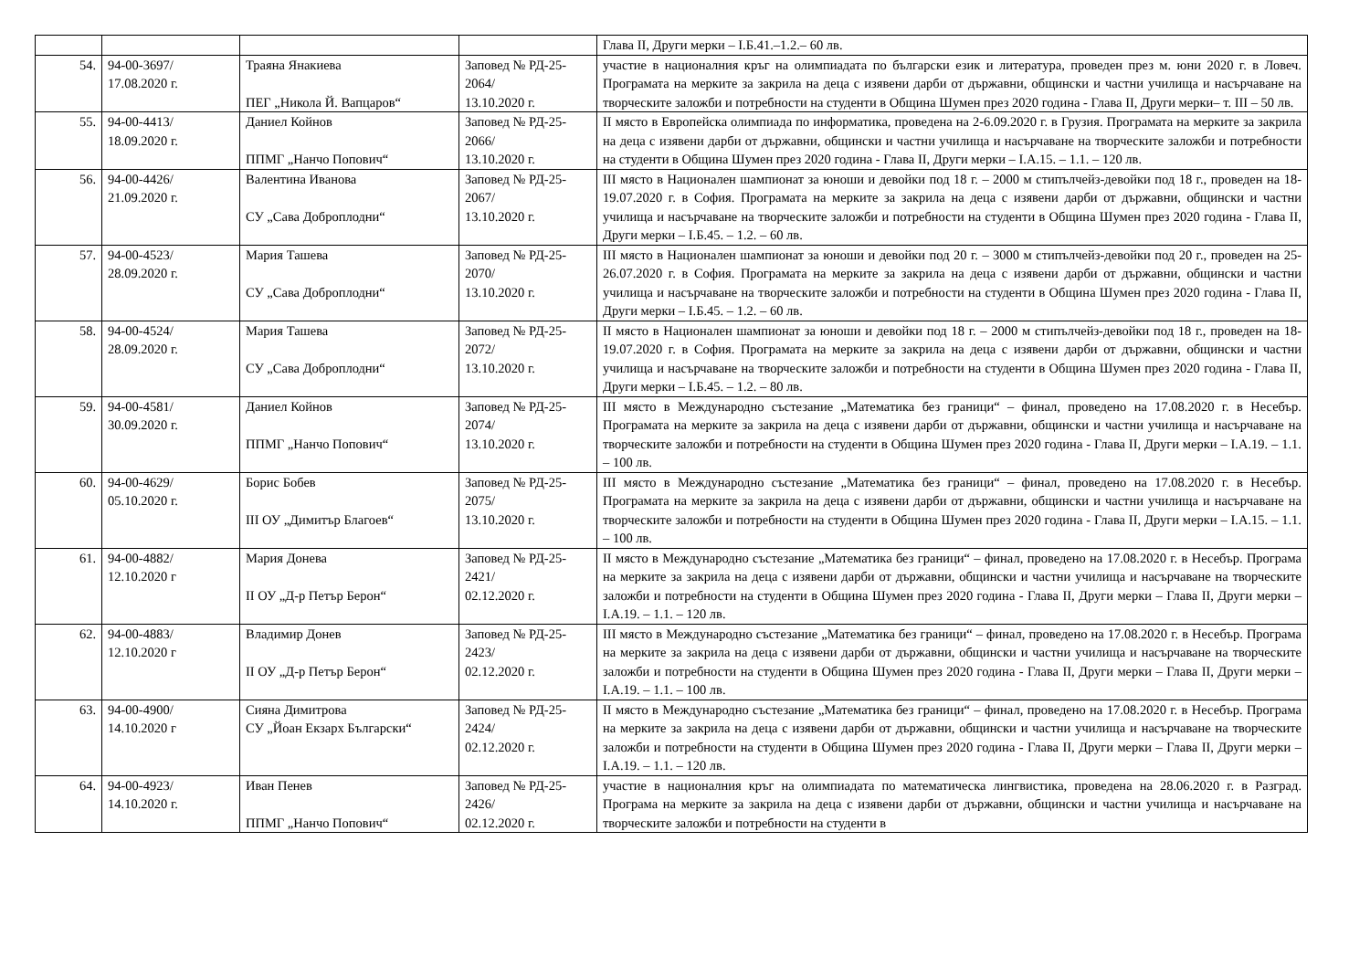| | | | | Глава II, Други мерки – I.Б.41.–1.2.– 60 лв. |
| 54. | 94-00-3697/ 17.08.2020 г. | Траяна Янакиева ПЕГ „Никола Й. Вапцаров“ | Заповед № РД-25-2064/ 13.10.2020 г. | участие в националния кръг на олимпиадата по български език и литература, проведен през м. юни 2020 г. в Ловеч. Програмата на мерките за закрила на деца с изявени дарби от държавни, общински и частни училища и насърчаване на творческите заложби и потребности на студенти в Община Шумен през 2020 година - Глава II, Други мерки– т. III – 50 лв. |
| 55. | 94-00-4413/ 18.09.2020 г. | Даниел Койнов ППМГ „Нанчо Попович“ | Заповед № РД-25-2066/ 13.10.2020 г. | II място в Европейска олимпиада по информатика, проведена на 2-6.09.2020 г. в Грузия. Програмата на мерките за закрила на деца с изявени дарби от държавни, общински и частни училища и насърчаване на творческите заложби и потребности на студенти в Община Шумен през 2020 година - Глава II, Други мерки – I.А.15. – 1.1. – 120 лв. |
| 56. | 94-00-4426/ 21.09.2020 г. | Валентина Иванова СУ „Сава Доброплодни“ | Заповед № РД-25-2067/ 13.10.2020 г. | III място в Национален шампионат за юноши и девойки под 18 г. – 2000 м стипълчейз-девойки под 18 г., проведен на 18-19.07.2020 г. в София. Програмата на мерките за закрила на деца с изявени дарби от държавни, общински и частни училища и насърчаване на творческите заложби и потребности на студенти в Община Шумен през 2020 година - Глава II, Други мерки – I.Б.45. – 1.2. – 60 лв. |
| 57. | 94-00-4523/ 28.09.2020 г. | Мария Ташева СУ „Сава Доброплодни“ | Заповед № РД-25-2070/ 13.10.2020 г. | III място в Национален шампионат за юноши и девойки под 20 г. – 3000 м стипълчейз-девойки под 20 г., проведен на 25-26.07.2020 г. в София. Програмата на мерките за закрила на деца с изявени дарби от държавни, общински и частни училища и насърчаване на творческите заложби и потребности на студенти в Община Шумен през 2020 година - Глава II, Други мерки – I.Б.45. – 1.2. – 60 лв. |
| 58. | 94-00-4524/ 28.09.2020 г. | Мария Ташева СУ „Сава Доброплодни“ | Заповед № РД-25-2072/ 13.10.2020 г. | II място в Национален шампионат за юноши и девойки под 18 г. – 2000 м стипълчейз-девойки под 18 г., проведен на 18-19.07.2020 г. в София. Програмата на мерките за закрила на деца с изявени дарби от държавни, общински и частни училища и насърчаване на творческите заложби и потребности на студенти в Община Шумен през 2020 година - Глава II, Други мерки – I.Б.45. – 1.2. – 80 лв. |
| 59. | 94-00-4581/ 30.09.2020 г. | Даниел Койнов ППМГ „Нанчо Попович“ | Заповед № РД-25-2074/ 13.10.2020 г. | III място в Международно състезание „Математика без граници“ – финал, проведено на 17.08.2020 г. в Несебър. Програмата на мерките за закрила на деца с изявени дарби от държавни, общински и частни училища и насърчаване на творческите заложби и потребности на студенти в Община Шумен през 2020 година - Глава II, Други мерки – I.А.19. – 1.1. – 100 лв. |
| 60. | 94-00-4629/ 05.10.2020 г. | Борис Бобев III ОУ „Димитър Благоев“ | Заповед № РД-25-2075/ 13.10.2020 г. | III място в Международно състезание „Математика без граници“ – финал, проведено на 17.08.2020 г. в Несебър. Програмата на мерките за закрила на деца с изявени дарби от държавни, общински и частни училища и насърчаване на творческите заложби и потребности на студенти в Община Шумен през 2020 година - Глава II, Други мерки – I.А.15. – 1.1. – 100 лв. |
| 61. | 94-00-4882/ 12.10.2020 г | Мария Донева II ОУ „Д-р Петър Берон“ | Заповед № РД-25-2421/ 02.12.2020 г. | II място в Международно състезание „Математика без граници“ – финал, проведено на 17.08.2020 г. в Несебър. Програма на мерките за закрила на деца с изявени дарби от държавни, общински и частни училища и насърчаване на творческите заложби и потребности на студенти в Община Шумен през 2020 година - Глава II, Други мерки – Глава II, Други мерки – I.А.19. – 1.1. – 120 лв. |
| 62. | 94-00-4883/ 12.10.2020 г | Владимир Донев II ОУ „Д-р Петър Берон“ | Заповед № РД-25-2423/ 02.12.2020 г. | III място в Международно състезание „Математика без граници“ – финал, проведено на 17.08.2020 г. в Несебър. Програма на мерките за закрила на деца с изявени дарби от държавни, общински и частни училища и насърчаване на творческите заложби и потребности на студенти в Община Шумен през 2020 година - Глава II, Други мерки – Глава II, Други мерки – I.А.19. – 1.1. – 100 лв. |
| 63. | 94-00-4900/ 14.10.2020 г | Сияна Димитрова СУ „Йоан Екзарх Български“ | Заповед № РД-25-2424/ 02.12.2020 г. | II място в Международно състезание „Математика без граници“ – финал, проведено на 17.08.2020 г. в Несебър. Програма на мерките за закрила на деца с изявени дарби от държавни, общински и частни училища и насърчаване на творческите заложби и потребности на студенти в Община Шумен през 2020 година - Глава II, Други мерки – Глава II, Други мерки – I.А.19. – 1.1. – 120 лв. |
| 64. | 94-00-4923/ 14.10.2020 г. | Иван Пенев ППМГ „Нанчо Попович“ | Заповед № РД-25-2426/ 02.12.2020 г. | участие в националния кръг на олимпиадата по математическа лингвистика, проведена на 28.06.2020 г. в Разград. Програма на мерките за закрила на деца с изявени дарби от държавни, общински и частни училища и насърчаване на творческите заложби и потребности на студенти в |